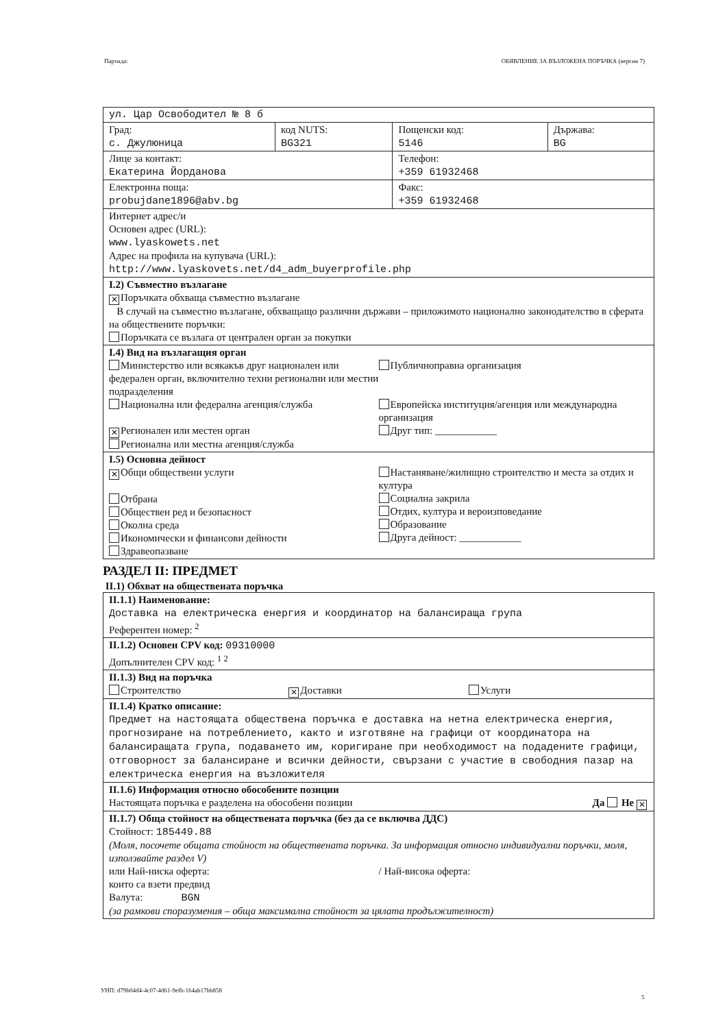Партида: ОБЯВЛЕНИЕ ЗА ВЪЗЛОЖЕНА ПОРЪЧКА (версия 7)
| ул. Цар Освободител № 8 б | | | |
| Град: с. Джулюница | код NUTS: BG321 | Пощенски код: 5146 | Държава: BG |
| Лице за контакт: Екатерина Йорданова | | Телефон: +359 61932468 | |
| Електронна поща: probujdane1896@abv.bg | | Факс: +359 61932468 | |
| Интернет адрес/и Основен адрес (URL): www.lyaskowets.net Адрес на профила на купувача (URL): http://www.lyaskovets.net/d4_adm_buyerprofile.php | | | |
| I.2) Съвместно възлагане ✕ Поръчката обхваща съвместно възлагане В случай на съвместно възлагане, обхващащо различни държави – приложимото национално законодателство в сферата на обществените поръчки: Поръчката се възлага от централен орган за покупки | | | |
| I.4) Вид на възлагащия орган Министерство или всякакъв друг национален или федерален орган, включително техни регионални или местни подразделения Национална или федерална агенция/служба ✕ Регионален или местен орган Регионална или местна агенция/служба Публичноправна организация Европейска институция/агенция или международна организация Друг тип: ____________ | | | |
| I.5) Основна дейност ✕ Общи обществени услуги Отбрана Обществен ред и безопасност Околна среда Икономически и финансови дейности Здравеопазване Настаняване/жилищно строителство и места за отдих и култура Социална закрила Отдих, култура и вероизповедание Образование Друга дейност: ____________ | | | |
РАЗДЕЛ II: ПРЕДМЕТ
II.1) Обхват на обществената поръчка
| II.1.1) Наименование: Доставка на електрическа енергия и координатор на балансираща група Референтен номер: <sup>2</sup> |
| II.1.2) Основен CPV код: 09310000 Допълнителен CPV код: <sup>1 2</sup> |
| II.1.3) Вид на поръчка Строителство ✕ Доставки Услуги |
| II.1.4) Кратко описание: Предмет на настоящата обществена поръчка е доставка на нетна електрическа енергия, прогнозиране на потреблението, както и изготвяне на графици от координатора на балансиращата група, подаването им, коригиране при необходимост на подадените графици, отговорност за балансиране и всички дейности, свързани с участие в свободния пазар на електрическа енергия на възложителя |
| II.1.6) Информация относно обособените позиции Настоящата поръчка е разделена на обособени позиции Да Не ✕ |
| II.1.7) Обща стойност на обществената поръчка (без да се включва ДДС) Стойност: 185449.88 (Моля, посочете общата стойност на обществената поръчка. За информация относно индивидуални поръчки, моля, използвайте раздел V) или Най-ниска оферта: / Най-висока оферта: които са взети предвид Валута: BGN (за рамкови споразумения – обща максимална стойност за цялата продължителност) |
УНП: d79b04d4-4c07-4d61-9efb-164ab17bb858
5